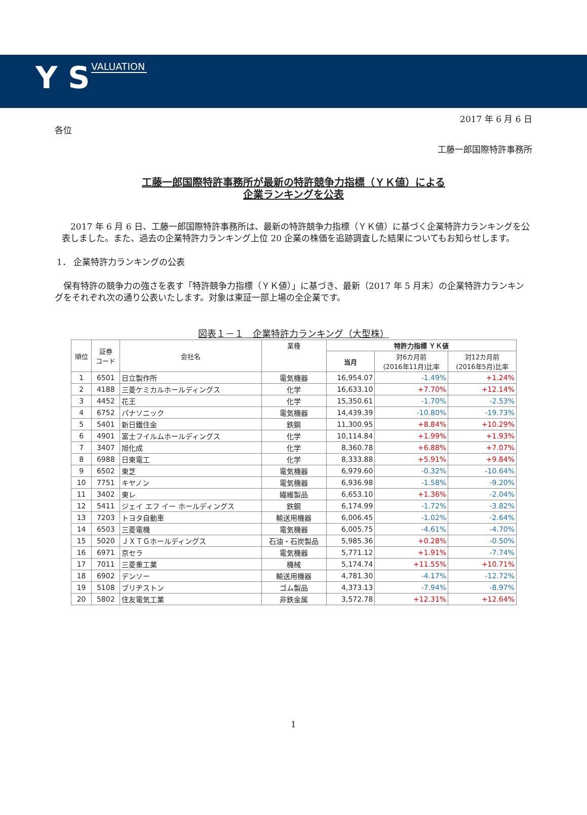Y S VALUATION
2017 年 6 月 6 日
各位
工藤一郎国際特許事務所
工藤一郎国際特許事務所が最新の特許競争力指標（ＹＫ値）による
企業ランキングを公表
　2017 年 6 月 6 日、工藤一郎国際特許事務所は、最新の特許競争力指標（ＹＫ値）に基づく企業特許力ランキングを公表しました。また、過去の企業特許力ランキング上位 20 企業の株価を追跡調査した結果についてもお知らせします。
1． 企業特許力ランキングの公表
　保有特許の競争力の強さを表す「特許競争力指標（ＹＫ値）」に基づき、最新（2017 年 5 月末）の企業特許力ランキングをそれぞれ次の通り公表いたします。対象は東証一部上場の全企業です。
図表１－１　企業特許力ランキング（大型株）
| 順位 | 証券 コード | 会社名 | 業種 | 特許力指標 ＹＫ値 | | |
| --- | --- | --- | --- | --- | --- | --- |
| | | | | 当月 | 対6カ月前 (2016年11月)比率 | 対12カ月前 (2016年5月)比率 |
| 1 | 6501 | 日立製作所 | 電気機器 | 16,954.07 | -1.49% | +1.24% |
| 2 | 4188 | 三菱ケミカルホールディングス | 化学 | 16,633.10 | +7.70% | +12.14% |
| 3 | 4452 | 花王 | 化学 | 15,350.61 | -1.70% | -2.53% |
| 4 | 6752 | パナソニック | 電気機器 | 14,439.39 | -10.80% | -19.73% |
| 5 | 5401 | 新日鐵住金 | 鉄鋼 | 11,300.95 | +8.84% | +10.29% |
| 6 | 4901 | 富士フイルムホールディングス | 化学 | 10,114.84 | +1.99% | +1.93% |
| 7 | 3407 | 旭化成 | 化学 | 8,360.78 | +6.88% | +7.07% |
| 8 | 6988 | 日東電工 | 化学 | 8,333.88 | +5.91% | +9.84% |
| 9 | 6502 | 東芝 | 電気機器 | 6,979.60 | -0.32% | -10.64% |
| 10 | 7751 | キヤノン | 電気機器 | 6,936.98 | -1.58% | -9.20% |
| 11 | 3402 | 東レ | 繊維製品 | 6,653.10 | +1.36% | -2.04% |
| 12 | 5411 | ジェイ エフ イー ホールディングス | 鉄鋼 | 6,174.99 | -1.72% | -3.82% |
| 13 | 7203 | トヨタ自動車 | 輸送用機器 | 6,006.45 | -1.02% | -2.64% |
| 14 | 6503 | 三菱電機 | 電気機器 | 6,005.75 | -4.61% | -4.70% |
| 15 | 5020 | ＪＸＴＧホールディングス | 石油・石炭製品 | 5,985.36 | +0.28% | -0.50% |
| 16 | 6971 | 京セラ | 電気機器 | 5,771.12 | +1.91% | -7.74% |
| 17 | 7011 | 三菱重工業 | 機械 | 5,174.74 | +11.55% | +10.71% |
| 18 | 6902 | デンソー | 輸送用機器 | 4,781.30 | -4.17% | -12.72% |
| 19 | 5108 | ブリヂストン | ゴム製品 | 4,373.13 | -7.94% | -8.97% |
| 20 | 5802 | 住友電気工業 | 非鉄金属 | 3,572.78 | +12.31% | +12.64% |
1